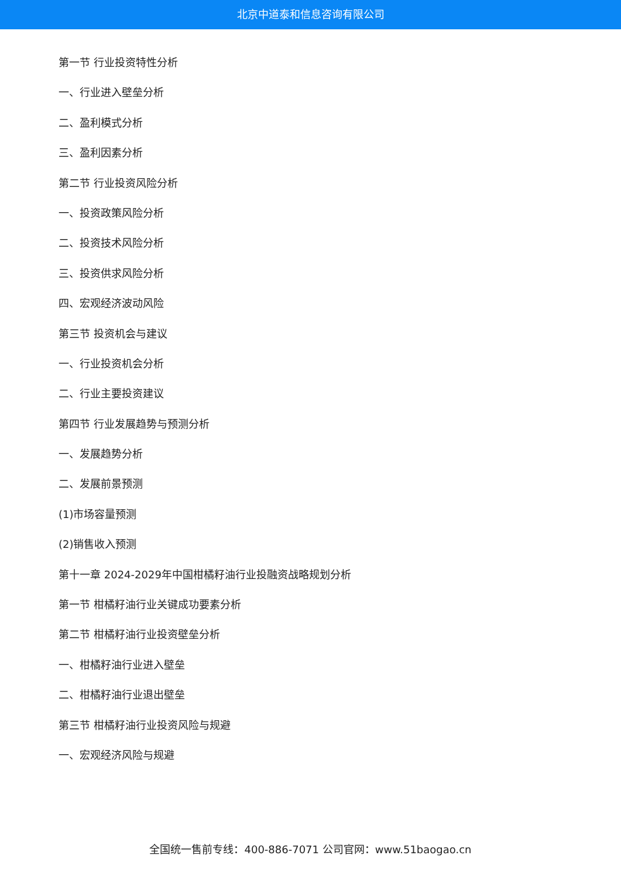北京中道泰和信息咨询有限公司
第一节 行业投资特性分析
一、行业进入壁垒分析
二、盈利模式分析
三、盈利因素分析
第二节 行业投资风险分析
一、投资政策风险分析
二、投资技术风险分析
三、投资供求风险分析
四、宏观经济波动风险
第三节 投资机会与建议
一、行业投资机会分析
二、行业主要投资建议
第四节 行业发展趋势与预测分析
一、发展趋势分析
二、发展前景预测
(1)市场容量预测
(2)销售收入预测
第十一章 2024-2029年中国柑橘籽油行业投融资战略规划分析
第一节 柑橘籽油行业关键成功要素分析
第二节 柑橘籽油行业投资壁垒分析
一、柑橘籽油行业进入壁垒
二、柑橘籽油行业退出壁垒
第三节 柑橘籽油行业投资风险与规避
一、宏观经济风险与规避
全国统一售前专线：400-886-7071 公司官网：www.51baogao.cn